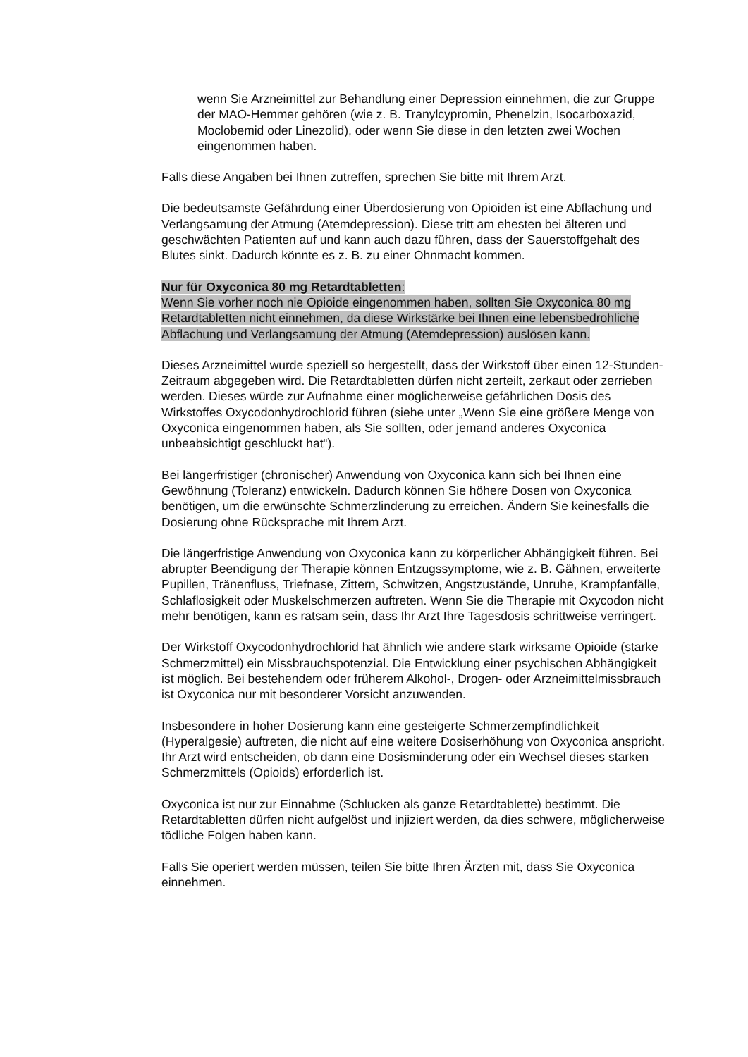wenn Sie Arzneimittel zur Behandlung einer Depression einnehmen, die zur Gruppe der MAO-Hemmer gehören (wie z. B. Tranylcypromin, Phenelzin, Isocarboxazid, Moclobemid oder Linezolid), oder wenn Sie diese in den letzten zwei Wochen eingenommen haben.
Falls diese Angaben bei Ihnen zutreffen, sprechen Sie bitte mit Ihrem Arzt.
Die bedeutsamste Gefährdung einer Überdosierung von Opioiden ist eine Abflachung und Verlangsamung der Atmung (Atemdepression). Diese tritt am ehesten bei älteren und geschwächten Patienten auf und kann auch dazu führen, dass der Sauerstoffgehalt des Blutes sinkt. Dadurch könnte es z. B. zu einer Ohnmacht kommen.
Nur für Oxyconica 80 mg Retardtabletten:
Wenn Sie vorher noch nie Opioide eingenommen haben, sollten Sie Oxyconica 80 mg Retardtabletten nicht einnehmen, da diese Wirkstärke bei Ihnen eine lebensbedrohliche Abflachung und Verlangsamung der Atmung (Atemdepression) auslösen kann.
Dieses Arzneimittel wurde speziell so hergestellt, dass der Wirkstoff über einen 12-Stunden-Zeitraum abgegeben wird. Die Retardtabletten dürfen nicht zerteilt, zerkaut oder zerrieben werden. Dieses würde zur Aufnahme einer möglicherweise gefährlichen Dosis des Wirkstoffes Oxycodonhydrochlorid führen (siehe unter „Wenn Sie eine größere Menge von Oxyconica eingenommen haben, als Sie sollten, oder jemand anderes Oxyconica unbeabsichtigt geschluckt hat“).
Bei längerfristiger (chronischer) Anwendung von Oxyconica kann sich bei Ihnen eine Gewöhnung (Toleranz) entwickeln. Dadurch können Sie höhere Dosen von Oxyconica benötigen, um die erwünschte Schmerzlinderung zu erreichen. Ändern Sie keinesfalls die Dosierung ohne Rücksprache mit Ihrem Arzt.
Die längerfristige Anwendung von Oxyconica kann zu körperlicher Abhängigkeit führen. Bei abrupter Beendigung der Therapie können Entzugssymptome, wie z. B. Gähnen, erweiterte Pupillen, Tränenfluss, Triefnase, Zittern, Schwitzen, Angstzustände, Unruhe, Krampfanfälle, Schlaflosigkeit oder Muskelschmerzen auftreten. Wenn Sie die Therapie mit Oxycodon nicht mehr benötigen, kann es ratsam sein, dass Ihr Arzt Ihre Tagesdosis schrittweise verringert.
Der Wirkstoff Oxycodonhydrochlorid hat ähnlich wie andere stark wirksame Opioide (starke Schmerzmittel) ein Missbrauchspotenzial. Die Entwicklung einer psychischen Abhängigkeit ist möglich. Bei bestehendem oder früherem Alkohol-, Drogen- oder Arzneimittelmissbrauch ist Oxyconica nur mit besonderer Vorsicht anzuwenden.
Insbesondere in hoher Dosierung kann eine gesteigerte Schmerzempfindlichkeit (Hyperalgesie) auftreten, die nicht auf eine weitere Dosiserhöhung von Oxyconica anspricht. Ihr Arzt wird entscheiden, ob dann eine Dosisminderung oder ein Wechsel dieses starken Schmerzmittels (Opioids) erforderlich ist.
Oxyconica ist nur zur Einnahme (Schlucken als ganze Retardtablette) bestimmt. Die Retardtabletten dürfen nicht aufgelöst und injiziert werden, da dies schwere, möglicherweise tödliche Folgen haben kann.
Falls Sie operiert werden müssen, teilen Sie bitte Ihren Ärzten mit, dass Sie Oxyconica einnehmen.